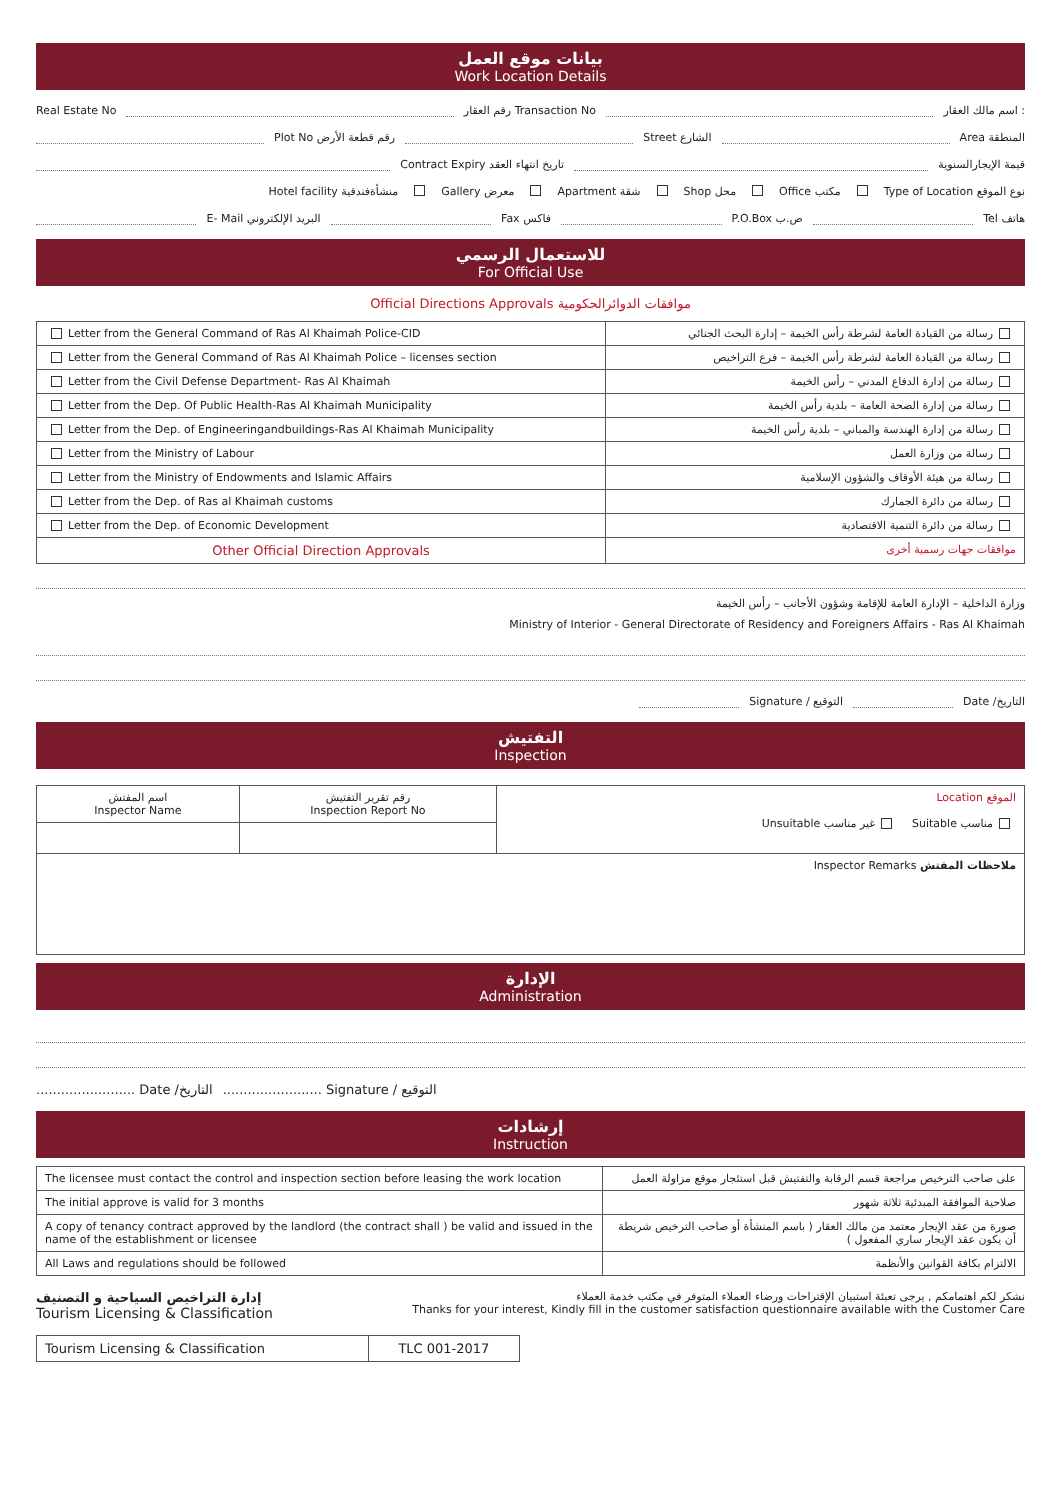بيانات موقع العمل
Work Location Details
Real Estate No رقم العقار Transaction No اسم مالك العقار :
Plot No رقم قطعة الأرض Street الشارع Area المنطقة
Contract Expiry تاريخ انتهاء العقد قيمة الإيجارالسنوية
Hotel facility منشأةفندقية Gallery معرض Apartment شقة Shop محل Office مكتب Type of Location نوع الموقع
E- Mail البريد الإلكتروني Fax فاكس P.O.Box ص.ب Tel هاتف
للاستعمال الرسمي
For Official Use
Official Directions Approvals موافقات الدوائرالحكومية
| Letter from the General Command of Ras Al Khaimah Police-CID | رسالة من القيادة العامة لشرطة رأس الخيمة – إدارة البحث الجنائي |
| Letter from the General Command of Ras Al Khaimah Police – licenses section | رسالة من القيادة العامة لشرطة رأس الخيمة – فرع التراخيص |
| Letter from the Civil Defense Department- Ras Al Khaimah | رسالة من إدارة الدفاع المدني – رأس الخيمة |
| Letter from the Dep. Of Public Health-Ras Al Khaimah Municipality | رسالة من إدارة الصحة العامة – بلدية رأس الخيمة |
| Letter from the Dep. of Engineeringandbuildings-Ras Al Khaimah Municipality | رسالة من إدارة الهندسة والمباني – بلدية رأس الخيمة |
| Letter from the Ministry of Labour | رسالة من وزارة العمل |
| Letter from the Ministry of Endowments and Islamic Affairs | رسالة من هيئة الأوقاف والشؤون الإسلامية |
| Letter from the Dep. of Ras al Khaimah customs | رسالة من دائرة الجمارك |
| Letter from the Dep. of Economic Development | رسالة من دائرة التنمية الاقتصادية |
| Other Official Direction Approvals | موافقات جهات رسمية أخرى |
وزارة الداخلية – الإدارة العامة للإقامة وشؤون الأجانب – رأس الخيمة
Ministry of Interior - General Directorate of Residency and Foreigners Affairs - Ras Al Khaimah
Signature / التوقيع Date /التاريخ
التفتيش
Inspection
| اسم المفتش Inspector Name | رقم تقرير التفتيش Inspection Report No | الموقع Location مناسب Suitable غير مناسب Unsuitable |
| ملاحظات المفتش Inspector Remarks | | |
الإدارة
Administration
........................ Date /التاريخ........................ Signature / التوقيع
إرشادات
Instruction
| The licensee must contact the control and inspection section before leasing the work location | على صاحب الترخيص مراجعة قسم الرقابة والتفتيش قبل استئجار موقع مزاولة العمل |
| The initial approve is valid for 3 months | صلاحية الموافقة المبدئية ثلاثة شهور |
| A copy of tenancy contract approved by the landlord (the contract shall ) be valid and issued in the name of the establishment or licensee | صورة من عقد الإيجار معتمد من مالك العقار ( باسم المنشأة أو صاحب الترخيص شريطة أن يكون عقد الإيجار ساري المفعول ) |
| All Laws and regulations should be followed | الالتزام بكافة القوانين والأنظمة |
إدارة التراخيص السياحية و التصنيف
Tourism Licensing & Classification
نشكر لكم اهتمامكم , يرجى تعبئة استبيان الإقتراحات ورضاء العملاء المتوفر في مكتب خدمة العملاء
Thanks for your interest, Kindly fill in the customer satisfaction questionnaire available with the Customer Care
| Tourism Licensing & Classification | TLC 001-2017 |